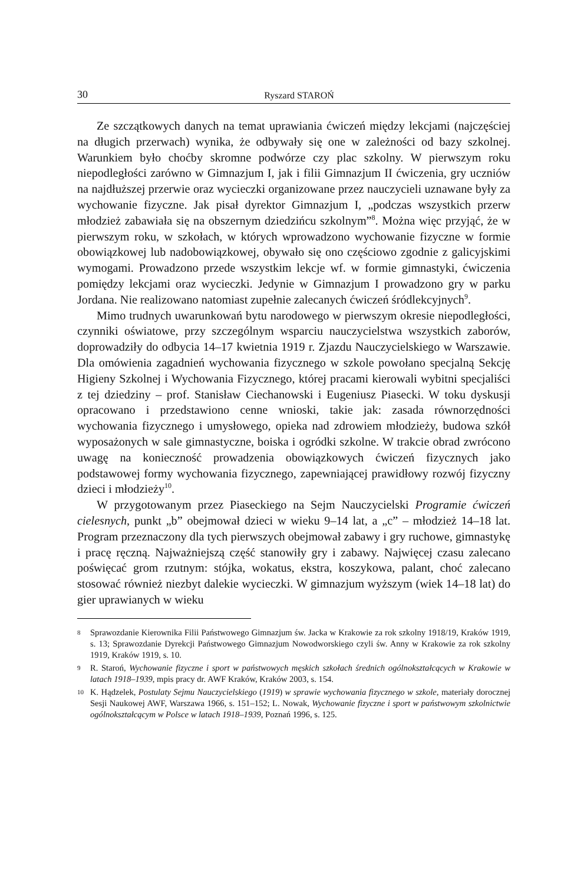30 Ryszard STAROŃ
Ze szczątkowych danych na temat uprawiania ćwiczeń między lekcjami (najczęściej na długich przerwach) wynika, że odbywały się one w zależności od bazy szkolnej. Warunkiem było choćby skromne podwórze czy plac szkolny. W pierwszym roku niepodległości zarówno w Gimnazjum I, jak i filii Gimnazjum II ćwiczenia, gry uczniów na najdłuższej przerwie oraz wycieczki organizowane przez nauczycieli uznawane były za wychowanie fizyczne. Jak pisał dyrektor Gimnazjum I, „podczas wszystkich przerw młodzież zabawiała się na obszernym dziedzińcu szkolnym”<sup>8</sup>. Można więc przyjąć, że w pierwszym roku, w szkołach, w których wprowadzono wychowanie fizyczne w formie obowiązkowej lub nadobowiązkowej, obywało się ono częściowo zgodnie z galicyjskimi wymogami. Prowadzono przede wszystkim lekcje wf. w formie gimnastyki, ćwiczenia pomiędzy lekcjami oraz wycieczki. Jedynie w Gimnazjum I prowadzono gry w parku Jordana. Nie realizowano natomiast zupełnie zalecanych ćwiczeń śródlekcyjnych<sup>9</sup>.
Mimo trudnych uwarunkowań bytu narodowego w pierwszym okresie niepodległości, czynniki oświatowe, przy szczególnym wsparciu nauczycielstwa wszystkich zaborów, doprowadziły do odbycia 14–17 kwietnia 1919 r. Zjazdu Nauczycielskiego w Warszawie. Dla omówienia zagadnień wychowania fizycznego w szkole powołano specjalną Sekcję Higieny Szkolnej i Wychowania Fizycznego, której pracami kierowali wybitni specjaliści z tej dziedziny – prof. Stanisław Ciechanowski i Eugeniusz Piasecki. W toku dyskusji opracowano i przedstawiono cenne wnioski, takie jak: zasada równorzędności wychowania fizycznego i umysłowego, opieka nad zdrowiem młodzieży, budowa szkół wyposażonych w sale gimnastyczne, boiska i ogródki szkolne. W trakcie obrad zwrócono uwagę na konieczność prowadzenia obowiązkowych ćwiczeń fizycznych jako podstawowej formy wychowania fizycznego, zapewniającej prawidłowy rozwój fizyczny dzieci i młodzieży<sup>10</sup>.
W przygotowanym przez Piaseckiego na Sejm Nauczycielski Programie ćwiczeń cielesnych, punkt „b” obejmował dzieci w wieku 9–14 lat, a „c” – młodzież 14–18 lat. Program przeznaczony dla tych pierwszych obejmował zabawy i gry ruchowe, gimnastykę i pracę ręczną. Najważniejszą część stanowiły gry i zabawy. Najwięcej czasu zalecano poświęcać grom rzutnym: stójka, wokatus, ekstra, koszykowa, palant, choć zalecano stosować również niezbyt dalekie wycieczki. W gimnazjum wyższym (wiek 14–18 lat) do gier uprawianych w wieku
8 Sprawozdanie Kierownika Filii Państwowego Gimnazjum św. Jacka w Krakowie za rok szkolny 1918/19, Kraków 1919, s. 13; Sprawozdanie Dyrekcji Państwowego Gimnazjum Nowodworskiego czyli św. Anny w Krakowie za rok szkolny 1919, Kraków 1919, s. 10.
9 R. Staroń, Wychowanie fizyczne i sport w państwowych męskich szkołach średnich ogólnokształcących w Krakowie w latach 1918–1939, mpis pracy dr. AWF Kraków, Kraków 2003, s. 154.
10 K. Hądzelek, Postulaty Sejmu Nauczycielskiego (1919) w sprawie wychowania fizycznego w szkole, materiały dorocznej Sesji Naukowej AWF, Warszawa 1966, s. 151–152; L. Nowak, Wychowanie fizyczne i sport w państwowym szkolnictwie ogólnokształcącym w Polsce w latach 1918–1939, Poznań 1996, s. 125.